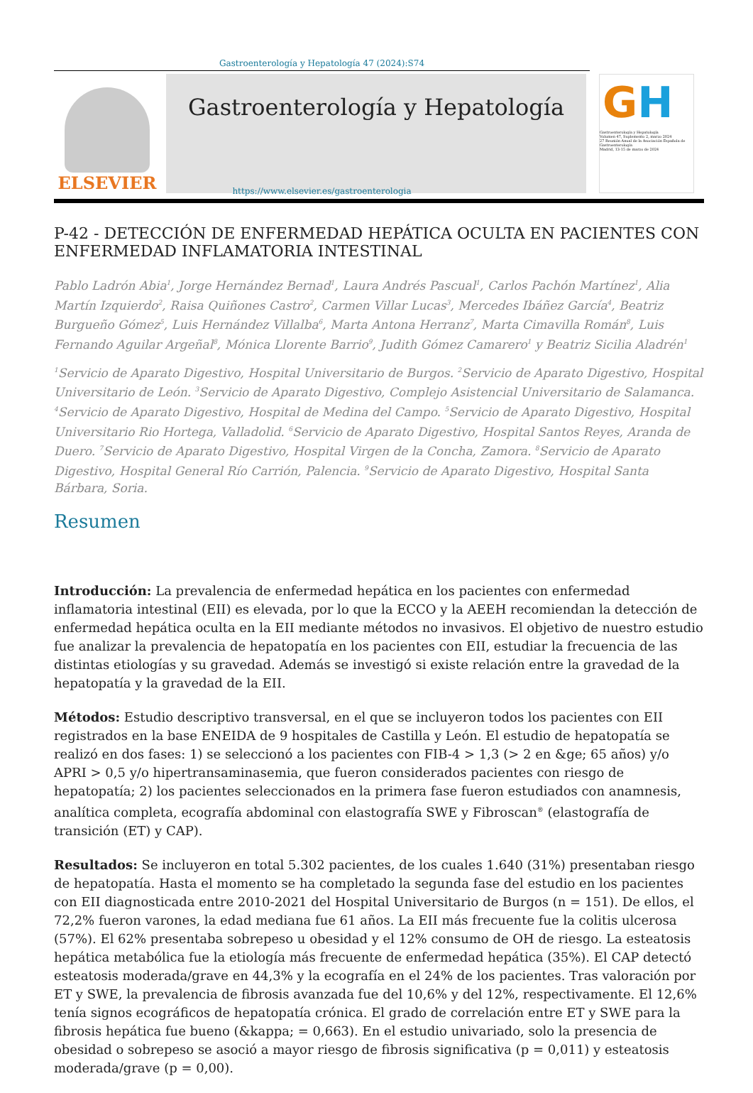Gastroenterología y Hepatología 47 (2024):S74
ELSEVIER
Gastroenterología y Hepatología
GH
Gastroenterología y Hepatología
Volumen 47, Suplemento 2, marzo 2024
27 Reunión Anual de la Asociación Española de Gastroenterología
Madrid, 13-15 de marzo de 2024
https://www.elsevier.es/gastroenterologia
P-42 - DETECCIÓN DE ENFERMEDAD HEPÁTICA OCULTA EN PACIENTES CON ENFERMEDAD INFLAMATORIA INTESTINAL
Pablo Ladrón Abia<sup>1</sup>, Jorge Hernández Bernad<sup>1</sup>, Laura Andrés Pascual<sup>1</sup>, Carlos Pachón Martínez<sup>1</sup>, Alia Martín Izquierdo<sup>2</sup>, Raisa Quiñones Castro<sup>2</sup>, Carmen Villar Lucas<sup>3</sup>, Mercedes Ibáñez García<sup>4</sup>, Beatriz Burgueño Gómez<sup>5</sup>, Luis Hernández Villalba<sup>6</sup>, Marta Antona Herranz<sup>7</sup>, Marta Cimavilla Román<sup>8</sup>, Luis Fernando Aguilar Argeñal<sup>8</sup>, Mónica Llorente Barrio<sup>9</sup>, Judith Gómez Camarero<sup>1</sup> y Beatriz Sicilia Aladrén<sup>1</sup>
<sup>1</sup> Servicio de Aparato Digestivo, Hospital Universitario de Burgos. <sup>2</sup>Servicio de Aparato Digestivo, Hospital Universitario de León. <sup>3</sup>Servicio de Aparato Digestivo, Complejo Asistencial Universitario de Salamanca. <sup>4</sup>Servicio de Aparato Digestivo, Hospital de Medina del Campo. <sup>5</sup>Servicio de Aparato Digestivo, Hospital Universitario Rio Hortega, Valladolid. <sup>6</sup>Servicio de Aparato Digestivo, Hospital Santos Reyes, Aranda de Duero. <sup>7</sup>Servicio de Aparato Digestivo, Hospital Virgen de la Concha, Zamora. <sup>8</sup>Servicio de Aparato Digestivo, Hospital General Río Carrión, Palencia. <sup>9</sup>Servicio de Aparato Digestivo, Hospital Santa Bárbara, Soria.
Resumen
Introducción: La prevalencia de enfermedad hepática en los pacientes con enfermedad inflamatoria intestinal (EII) es elevada, por lo que la ECCO y la AEEH recomiendan la detección de enfermedad hepática oculta en la EII mediante métodos no invasivos. El objetivo de nuestro estudio fue analizar la prevalencia de hepatopatía en los pacientes con EII, estudiar la frecuencia de las distintas etiologías y su gravedad. Además se investigó si existe relación entre la gravedad de la hepatopatía y la gravedad de la EII.
Métodos: Estudio descriptivo transversal, en el que se incluyeron todos los pacientes con EII registrados en la base ENEIDA de 9 hospitales de Castilla y León. El estudio de hepatopatía se realizó en dos fases: 1) se seleccionó a los pacientes con FIB-4 > 1,3 (> 2 en &ge; 65 años) y/o APRI > 0,5 y/o hipertransaminasemia, que fueron considerados pacientes con riesgo de hepatopatía; 2) los pacientes seleccionados en la primera fase fueron estudiados con anamnesis, analítica completa, ecografía abdominal con elastografía SWE y Fibroscan<sup>®</sup> (elastografía de transición (ET) y CAP).
Resultados: Se incluyeron en total 5.302 pacientes, de los cuales 1.640 (31%) presentaban riesgo de hepatopatía. Hasta el momento se ha completado la segunda fase del estudio en los pacientes con EII diagnosticada entre 2010-2021 del Hospital Universitario de Burgos (n = 151). De ellos, el 72,2% fueron varones, la edad mediana fue 61 años. La EII más frecuente fue la colitis ulcerosa (57%). El 62% presentaba sobrepeso u obesidad y el 12% consumo de OH de riesgo. La esteatosis hepática metabólica fue la etiología más frecuente de enfermedad hepática (35%). El CAP detectó esteatosis moderada/grave en 44,3% y la ecografía en el 24% de los pacientes. Tras valoración por ET y SWE, la prevalencia de fibrosis avanzada fue del 10,6% y del 12%, respectivamente. El 12,6% tenía signos ecográficos de hepatopatía crónica. El grado de correlación entre ET y SWE para la fibrosis hepática fue bueno (&kappa; = 0,663). En el estudio univariado, solo la presencia de obesidad o sobrepeso se asoció a mayor riesgo de fibrosis significativa (p = 0,011) y esteatosis moderada/grave (p = 0,00).